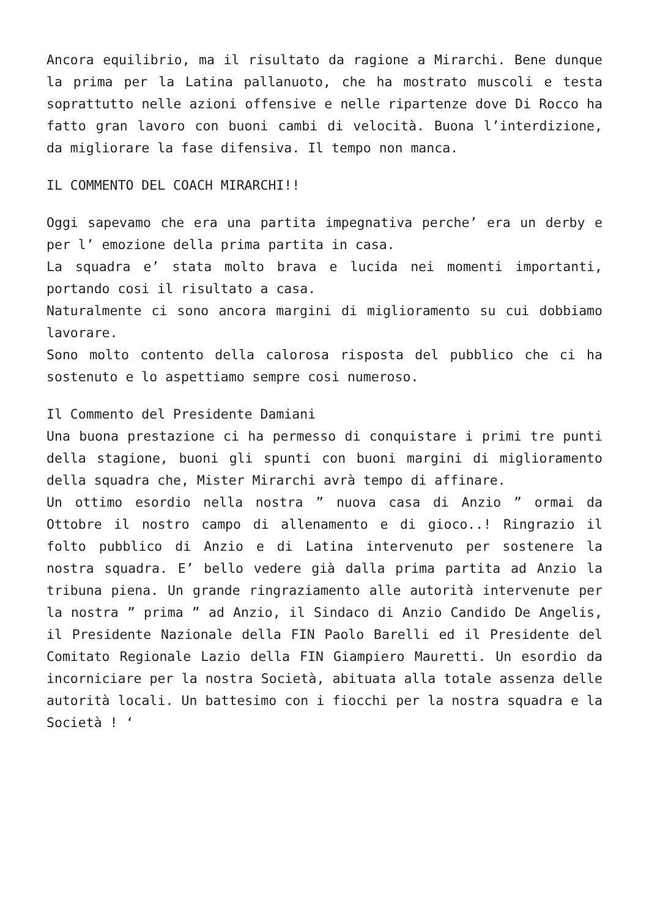Ancora equilibrio, ma il risultato da ragione a Mirarchi. Bene dunque la prima per la Latina pallanuoto, che ha mostrato muscoli e testa soprattutto nelle azioni offensive e nelle ripartenze dove Di Rocco ha fatto gran lavoro con buoni cambi di velocità. Buona l’interdizione, da migliorare la fase difensiva. Il tempo non manca.
IL COMMENTO DEL COACH MIRARCHI!!
Oggi sapevamo che era una partita impegnativa perche’ era un derby e per l’ emozione della prima partita in casa.
La squadra e’ stata molto brava e lucida nei momenti importanti, portando cosi il risultato a casa.
Naturalmente ci sono ancora margini di miglioramento su cui dobbiamo lavorare.
Sono molto contento della calorosa risposta del pubblico che ci ha sostenuto e lo aspettiamo sempre cosi numeroso.
Il Commento del Presidente Damiani
Una buona prestazione ci ha permesso di conquistare i primi tre punti della stagione, buoni gli spunti con buoni margini di miglioramento della squadra che, Mister Mirarchi avrà tempo di affinare.
Un ottimo esordio nella nostra ” nuova casa di Anzio ” ormai da Ottobre il nostro campo di allenamento e di gioco..! Ringrazio il folto pubblico di Anzio e di Latina intervenuto per sostenere la nostra squadra. E’ bello vedere già dalla prima partita ad Anzio la tribuna piena. Un grande ringraziamento alle autorità intervenute per la nostra ” prima ” ad Anzio, il Sindaco di Anzio Candido De Angelis, il Presidente Nazionale della FIN Paolo Barelli ed il Presidente del Comitato Regionale Lazio della FIN Giampiero Mauretti. Un esordio da incorniciare per la nostra Società, abituata alla totale assenza delle autorità locali. Un battesimo con i fiocchi per la nostra squadra e la Società ! ‘